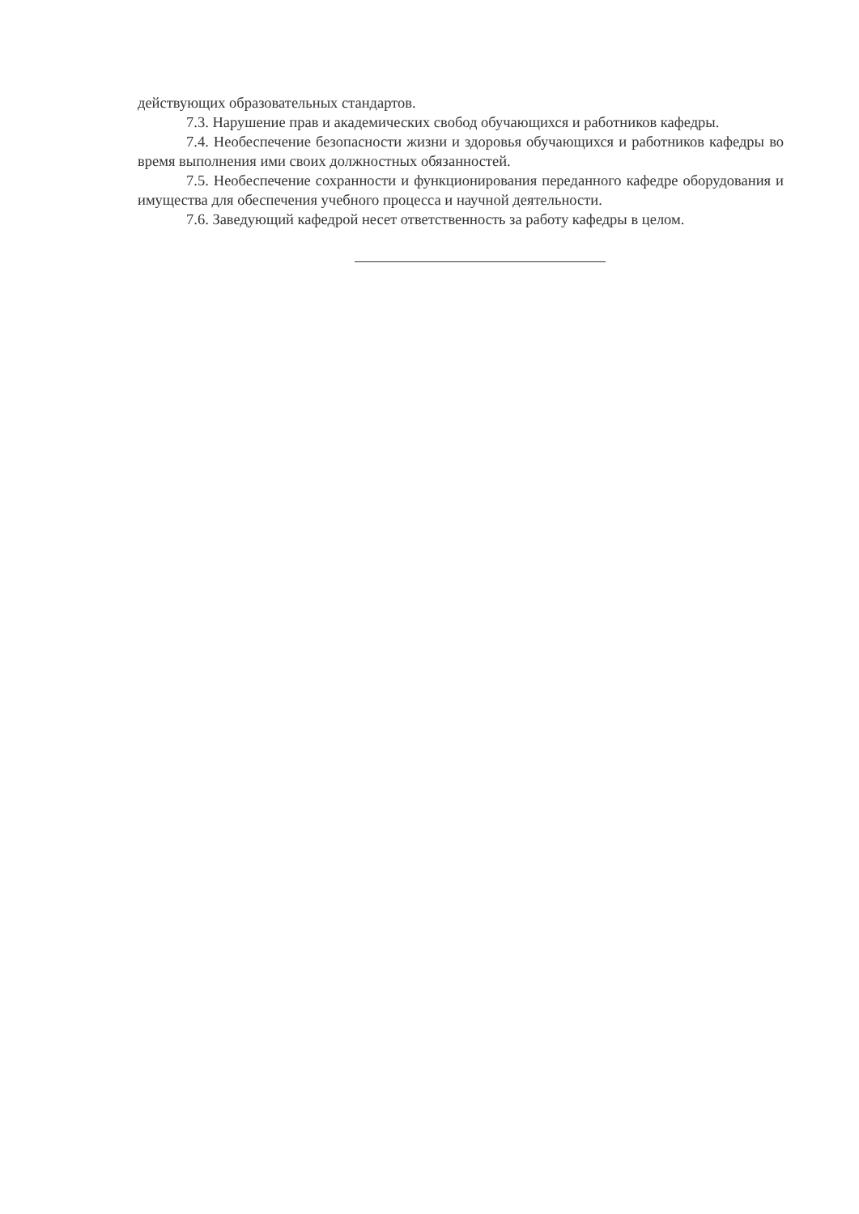действующих образовательных стандартов.
7.3. Нарушение прав и академических свобод обучающихся и работников кафедры.
7.4. Необеспечение безопасности жизни и здоровья обучающихся и работников кафедры во время выполнения ими своих должностных обязанностей.
7.5. Необеспечение сохранности и функционирования переданного кафедре оборудования и имущества для обеспечения учебного процесса и научной деятельности.
7.6. Заведующий кафедрой несет ответственность за работу кафедры в целом.